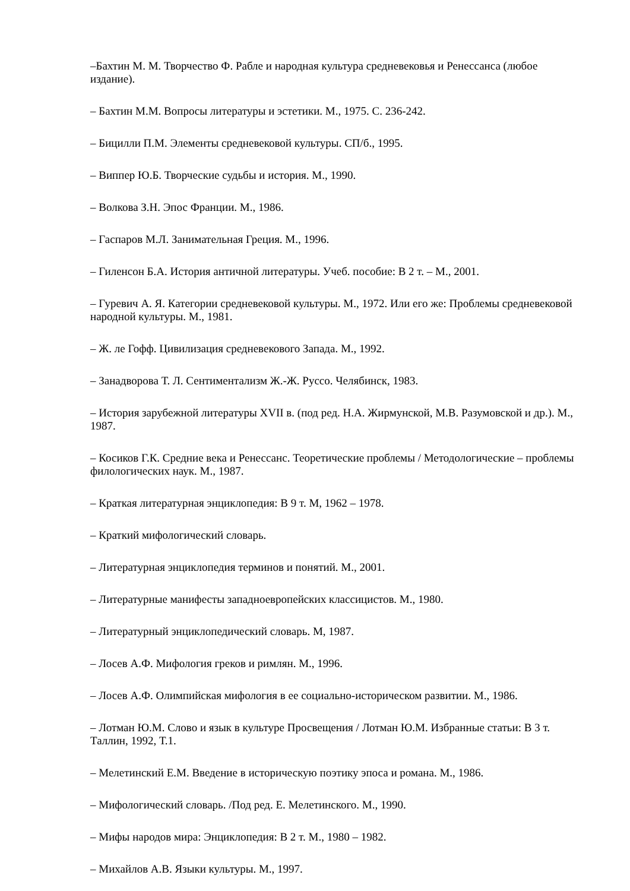–Бахтин М. М. Творчество Ф. Рабле и народная культура средневековья и Ренессанса (любое издание).
– Бахтин М.М. Вопросы литературы и эстетики. М., 1975. С. 236-242.
– Бицилли П.М. Элементы средневековой культуры. СП/б., 1995.
– Виппер Ю.Б. Творческие судьбы и история. М., 1990.
– Волкова З.Н. Эпос Франции. М., 1986.
– Гаспаров М.Л. Занимательная Греция. М., 1996.
– Гиленсон Б.А. История античной литературы. Учеб. пособие: В 2 т. – М., 2001.
– Гуревич А. Я. Категории средневековой культуры. М., 1972. Или его же: Проблемы средневековой народной культуры. М., 1981.
– Ж. ле Гофф. Цивилизация средневекового Запада. М., 1992.
– Занадворова Т. Л. Сентиментализм Ж.-Ж. Руссо. Челябинск, 1983.
– История зарубежной литературы XVII в. (под ред. Н.А. Жирмунской, М.В. Разумовской и др.). М., 1987.
– Косиков Г.К. Средние века и Ренессанс. Теоретические проблемы / Методологические – проблемы филологических наук. М., 1987.
– Краткая литературная энциклопедия: В 9 т. М, 1962 – 1978.
– Краткий мифологический словарь.
– Литературная энциклопедия терминов и понятий. М., 2001.
– Литературные манифесты западноевропейских классицистов. М., 1980.
– Литературный энциклопедический словарь. М, 1987.
– Лосев А.Ф. Мифология греков и римлян. М., 1996.
– Лосев А.Ф. Олимпийская мифология в ее социально-историческом развитии. М., 1986.
– Лотман Ю.М. Слово и язык в культуре Просвещения / Лотман Ю.М. Избранные статьи: В 3 т. Таллин, 1992, Т.1.
– Мелетинский Е.М. Введение в историческую поэтику эпоса и романа. М., 1986.
– Мифологический словарь. /Под ред. Е. Мелетинского. М., 1990.
– Мифы народов мира: Энциклопедия: В 2 т. М., 1980 – 1982.
– Михайлов А.В. Языки культуры. М., 1997.